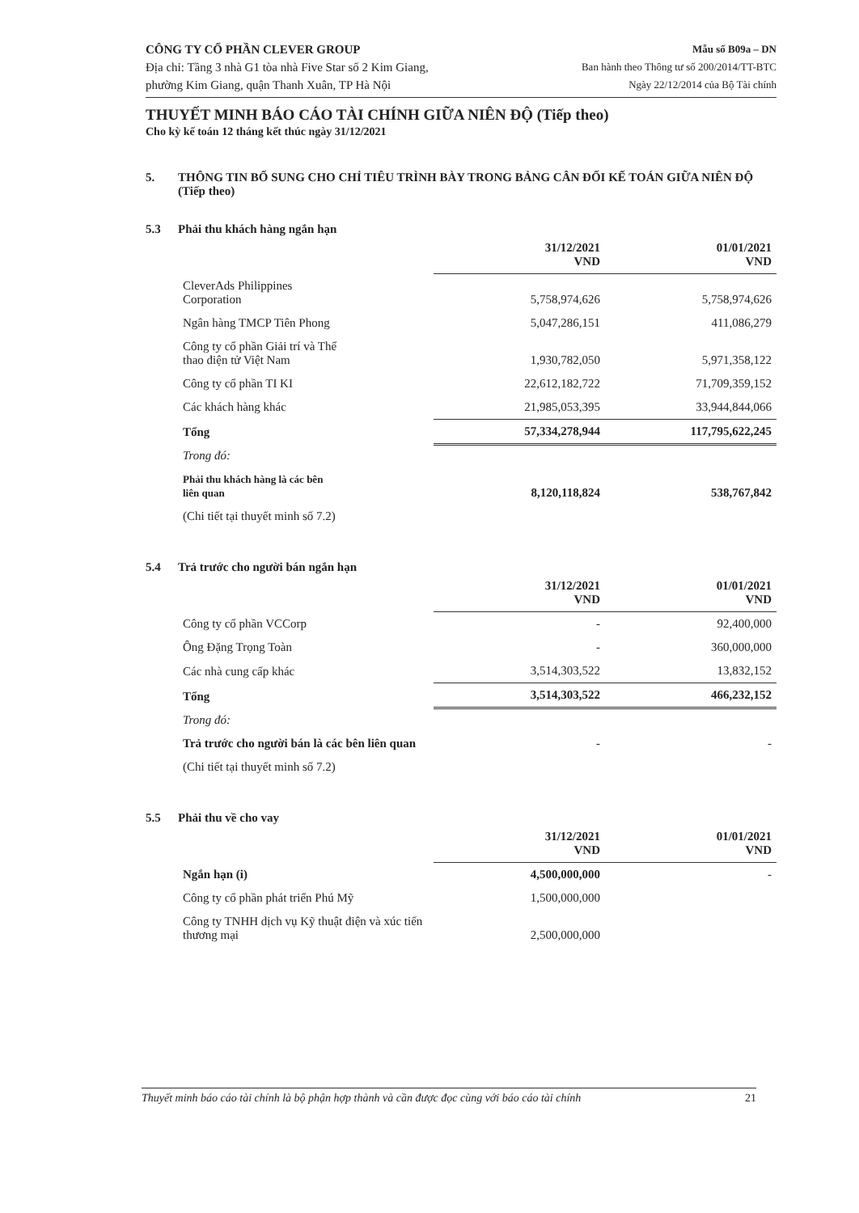CÔNG TY CỔ PHẦN CLEVER GROUP
Địa chỉ: Tầng 3 nhà G1 tòa nhà Five Star số 2 Kim Giang,
phường Kim Giang, quận Thanh Xuân, TP Hà Nội
Mẫu số B09a – DN
Ban hành theo Thông tư số 200/2014/TT-BTC
Ngày 22/12/2014 của Bộ Tài chính
THUYẾT MINH BÁO CÁO TÀI CHÍNH GIỮA NIÊN ĐỘ (Tiếp theo)
Cho kỳ kế toán 12 tháng kết thúc ngày 31/12/2021
5. THÔNG TIN BỔ SUNG CHO CHỈ TIÊU TRÌNH BÀY TRONG BẢNG CÂN ĐỐI KẾ TOÁN GIỮA NIÊN ĐỘ (Tiếp theo)
5.3 Phải thu khách hàng ngắn hạn
| | 31/12/2021 VND | 01/01/2021 VND |
| --- | --- | --- |
| CleverAds Philippines Corporation | 5,758,974,626 | 5,758,974,626 |
| Ngân hàng TMCP Tiên Phong | 5,047,286,151 | 411,086,279 |
| Công ty cổ phần Giải trí và Thể thao điện tử Việt Nam | 1,930,782,050 | 5,971,358,122 |
| Công ty cổ phần TI KI | 22,612,182,722 | 71,709,359,152 |
| Các khách hàng khác | 21,985,053,395 | 33,944,844,066 |
| Tổng | 57,334,278,944 | 117,795,622,245 |
| Trong đó: | | |
| Phải thu khách hàng là các bên liên quan | 8,120,118,824 | 538,767,842 |
| (Chi tiết tại thuyết minh số 7.2) | | |
5.4 Trả trước cho người bán ngắn hạn
| | 31/12/2021 VND | 01/01/2021 VND |
| --- | --- | --- |
| Công ty cổ phần VCCorp | - | 92,400,000 |
| Ông Đặng Trọng Toàn | - | 360,000,000 |
| Các nhà cung cấp khác | 3,514,303,522 | 13,832,152 |
| Tổng | 3,514,303,522 | 466,232,152 |
| Trong đó: | | |
| Trả trước cho người bán là các bên liên quan | - | - |
| (Chi tiết tại thuyết minh số 7.2) | | |
5.5 Phải thu về cho vay
| | 31/12/2021 VND | 01/01/2021 VND |
| --- | --- | --- |
| Ngắn hạn (i) | 4,500,000,000 | - |
| Công ty cổ phần phát triển Phú Mỹ | 1,500,000,000 | |
| Công ty TNHH dịch vụ Kỹ thuật điện và xúc tiến thương mại | 2,500,000,000 | |
Thuyết minh báo cáo tài chính là bộ phận hợp thành và cần được đọc cùng với báo cáo tài chính 21